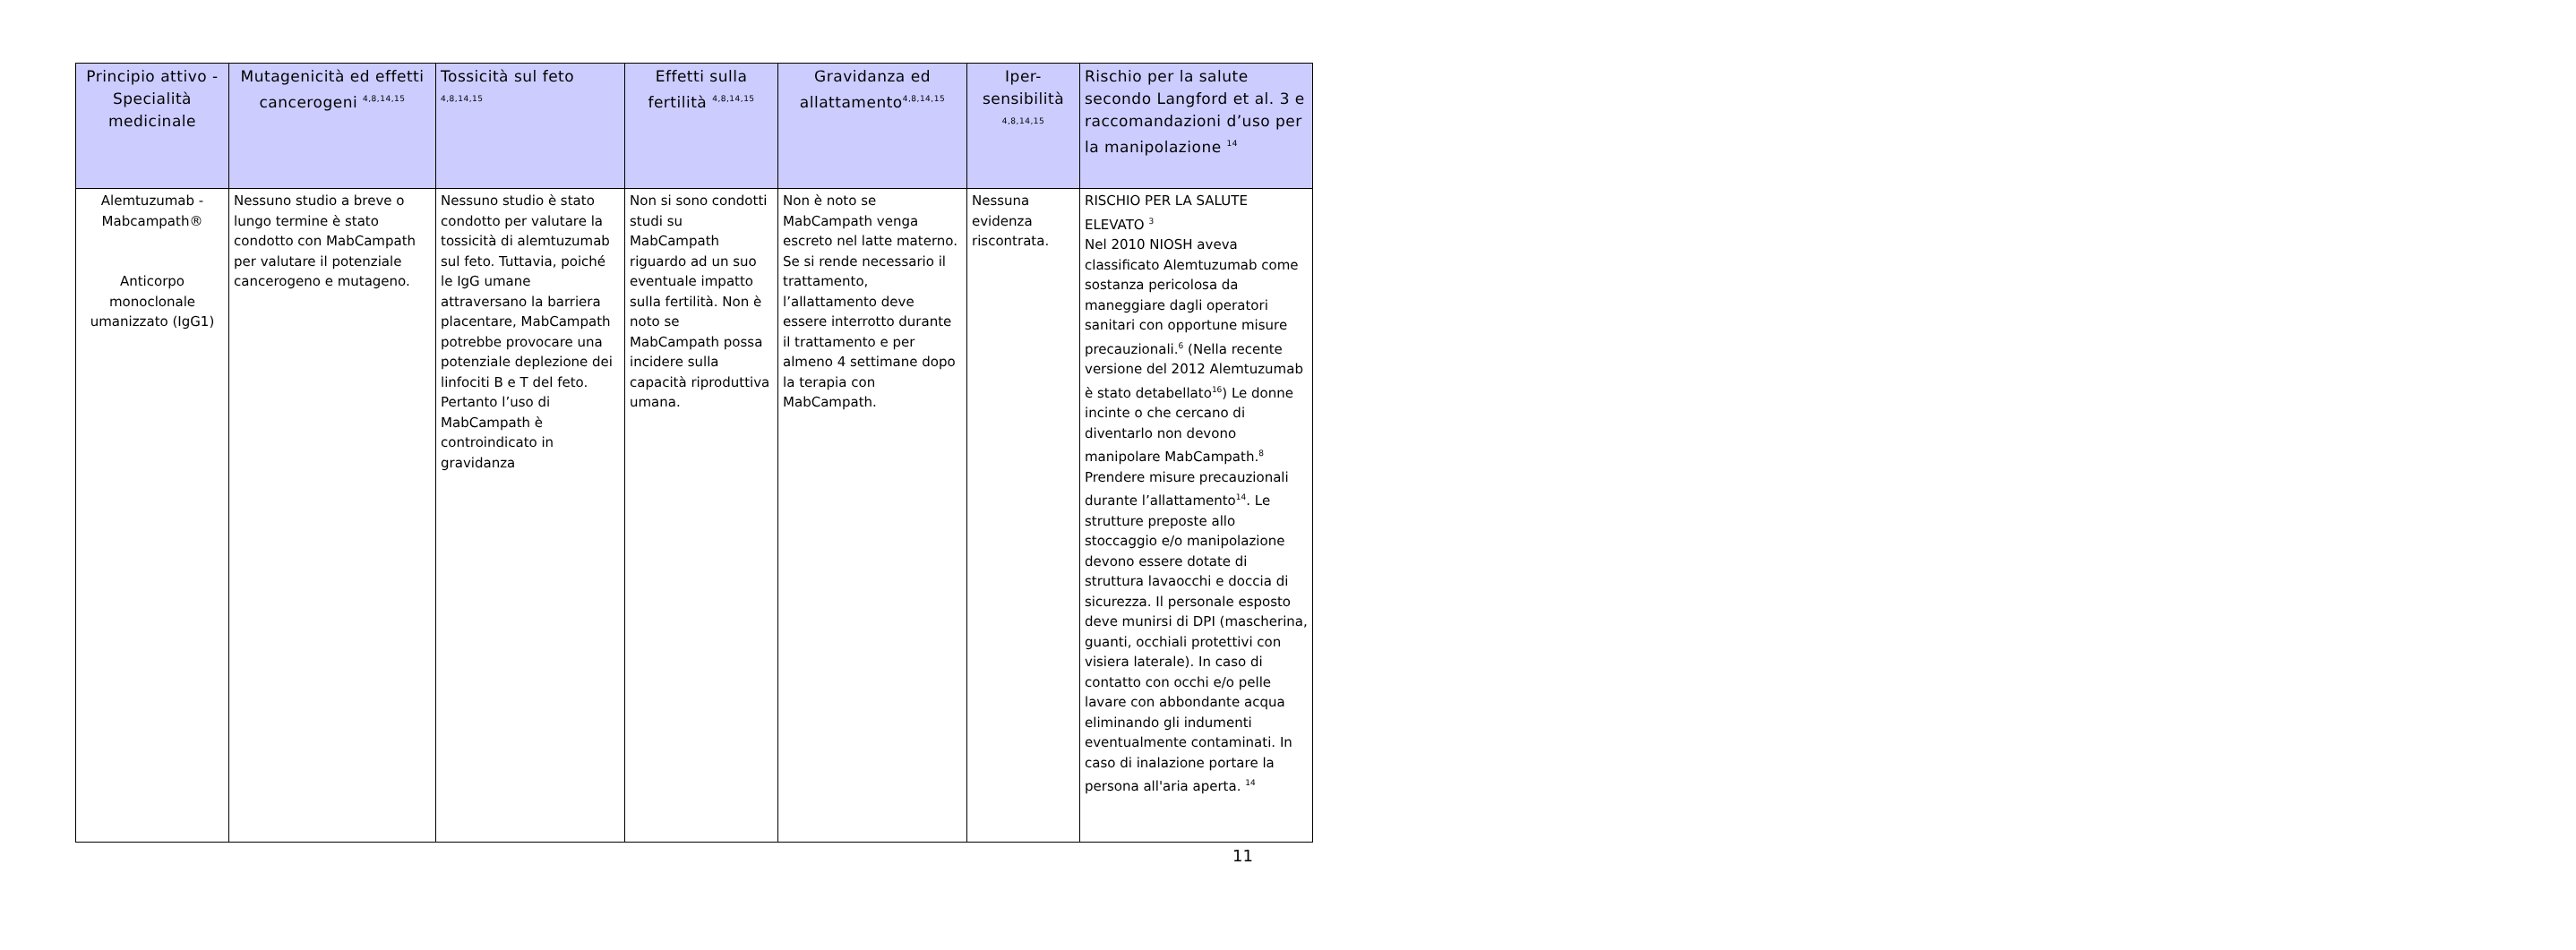| Principio attivo - Specialità medicinale | Mutagenicità ed effetti cancerogeni <sup>4,8,14,15</sup> | Tossicità sul feto <sup>4,8,14,15</sup> | Effetti sulla fertilità <sup>4,8,14,15</sup> | Gravidanza ed allattamento<sup>4,8,14,15</sup> | Iper-sensibilità <sup>4,8,14,15</sup> | Rischio per la salute secondo Langford et al. 3 e raccomandazioni d’uso per la manipolazione <sup>14</sup> |
| --- | --- | --- | --- | --- | --- | --- |
| Alemtuzumab - Mabcampath® Anticorpo monoclonale umanizzato (IgG1) | Nessuno studio a breve o lungo termine è stato condotto con MabCampath per valutare il potenziale cancerogeno e mutageno. | Nessuno studio è stato condotto per valutare la tossicità di alemtuzumab sul feto. Tuttavia, poiché le IgG umane attraversano la barriera placentare, MabCampath potrebbe provocare una potenziale deplezione dei linfociti B e T del feto. Pertanto l’uso di MabCampath è controindicato in gravidanza | Non si sono condotti studi su MabCampath riguardo ad un suo eventuale impatto sulla fertilità. Non è noto se MabCampath possa incidere sulla capacità riproduttiva umana. | Non è noto se MabCampath venga escreto nel latte materno. Se si rende necessario il trattamento, l’allattamento deve essere interrotto durante il trattamento e per almeno 4 settimane dopo la terapia con MabCampath. | Nessuna evidenza riscontrata. | RISCHIO PER LA SALUTE ELEVATO <sup>3</sup> Nel 2010 NIOSH aveva classificato Alemtuzumab come sostanza pericolosa da maneggiare dagli operatori sanitari con opportune misure precauzionali.<sup>6</sup> (Nella recente versione del 2012 Alemtuzumab è stato detabellato<sup>16</sup>) Le donne incinte o che cercano di diventarlo non devono manipolare MabCampath.<sup>8</sup> Prendere misure precauzionali durante l’allattamento<sup>14</sup>. Le strutture preposte allo stoccaggio e/o manipolazione devono essere dotate di struttura lavaocchi e doccia di sicurezza. Il personale esposto deve munirsi di DPI (mascherina, guanti, occhiali protettivi con visiera laterale). In caso di contatto con occhi e/o pelle lavare con abbondante acqua eliminando gli indumenti eventualmente contaminati. In caso di inalazione portare la persona all'aria aperta. <sup>14</sup> |
11